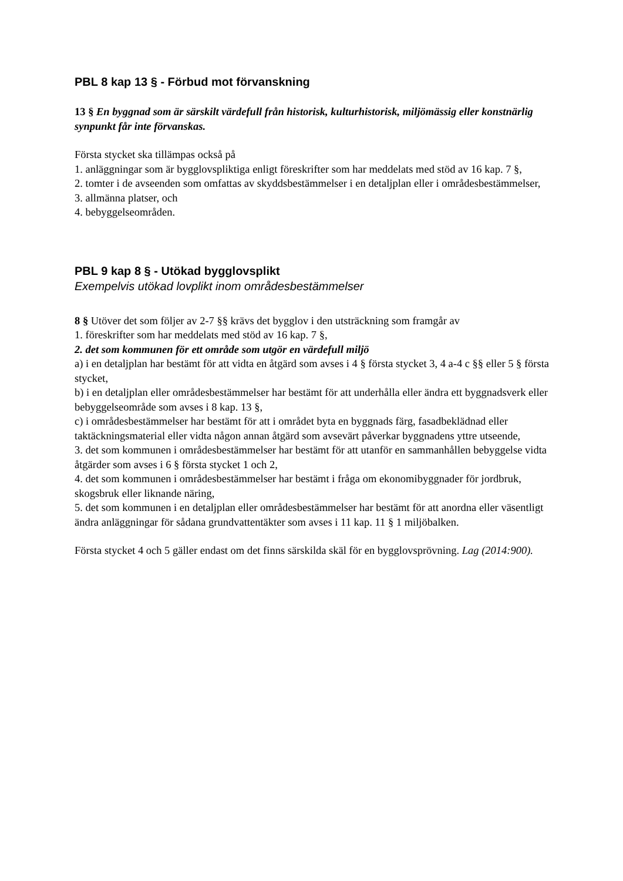PBL 8 kap 13 § - Förbud mot förvanskning
13 § En byggnad som är särskilt värdefull från historisk, kulturhistorisk, miljömässig eller konstnärlig synpunkt får inte förvanskas.
Första stycket ska tillämpas också på
1. anläggningar som är bygglovspliktiga enligt föreskrifter som har meddelats med stöd av 16 kap. 7 §,
2. tomter i de avseenden som omfattas av skyddsbestämmelser i en detaljplan eller i områdesbestämmelser,
3. allmänna platser, och
4. bebyggelseområden.
PBL 9 kap 8 § - Utökad bygglovsplikt
Exempelvis utökad lovplikt inom områdesbestämmelser
8 § Utöver det som följer av 2-7 §§ krävs det bygglov i den utsträckning som framgår av
1. föreskrifter som har meddelats med stöd av 16 kap. 7 §,
2. det som kommunen för ett område som utgör en värdefull miljö
a) i en detaljplan har bestämt för att vidta en åtgärd som avses i 4 § första stycket 3, 4 a-4 c §§ eller 5 § första stycket,
b) i en detaljplan eller områdesbestämmelser har bestämt för att underhålla eller ändra ett byggnadsverk eller bebyggelseområde som avses i 8 kap. 13 §,
c) i områdesbestämmelser har bestämt för att i området byta en byggnads färg, fasadbeklädnad eller taktäckningsmaterial eller vidta någon annan åtgärd som avsevärt påverkar byggnadens yttre utseende,
3. det som kommunen i områdesbestämmelser har bestämt för att utanför en sammanhållen bebyggelse vidta åtgärder som avses i 6 § första stycket 1 och 2,
4. det som kommunen i områdesbestämmelser har bestämt i fråga om ekonomibyggnader för jordbruk, skogsbruk eller liknande näring,
5. det som kommunen i en detaljplan eller områdesbestämmelser har bestämt för att anordna eller väsentligt ändra anläggningar för sådana grundvattentäkter som avses i 11 kap. 11 § 1 miljöbalken.
Första stycket 4 och 5 gäller endast om det finns särskilda skäl för en bygglovsprövning. Lag (2014:900).